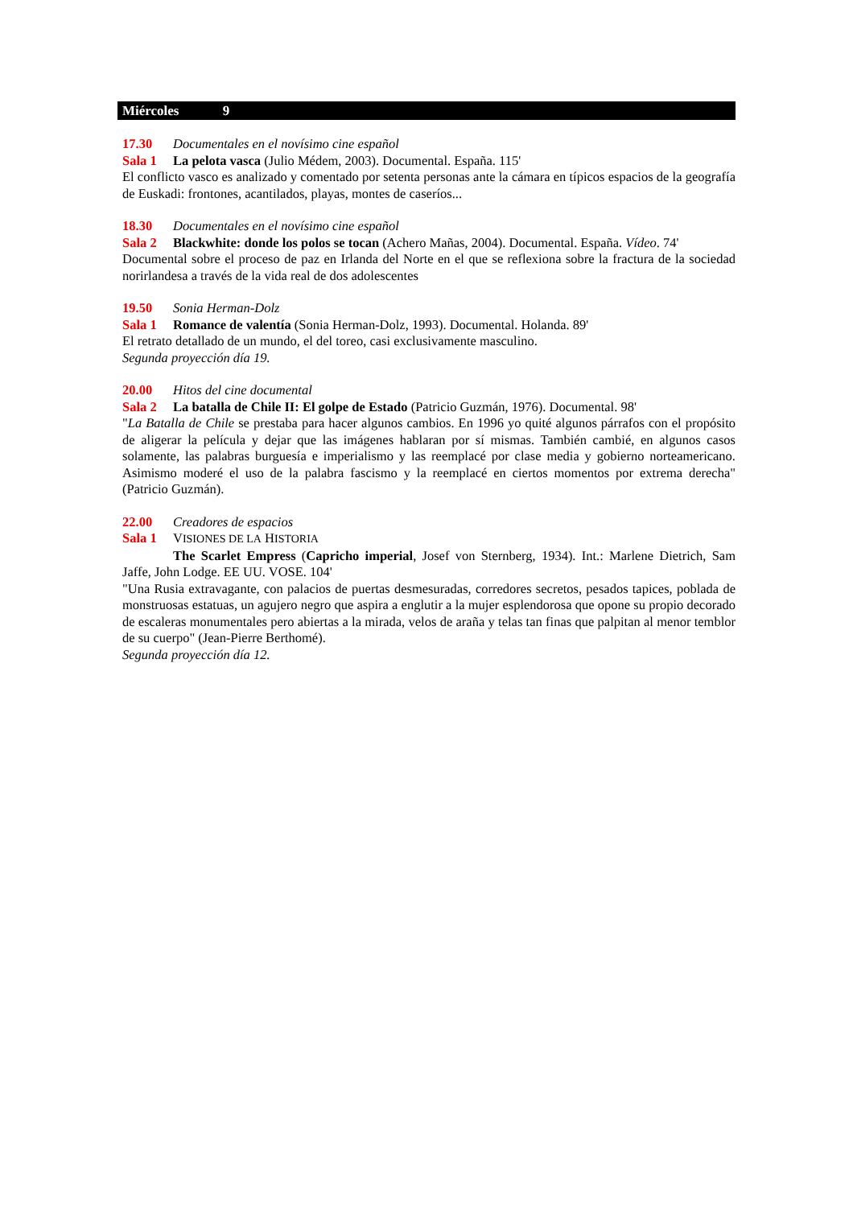Miércoles 9
17.30 Documentales en el novísimo cine español
Sala 1 La pelota vasca (Julio Médem, 2003). Documental. España. 115'
El conflicto vasco es analizado y comentado por setenta personas ante la cámara en típicos espacios de la geografía de Euskadi: frontones, acantilados, playas, montes de caseríos...
18.30 Documentales en el novísimo cine español
Sala 2 Blackwhite: donde los polos se tocan (Achero Mañas, 2004). Documental. España. Vídeo. 74'
Documental sobre el proceso de paz en Irlanda del Norte en el que se reflexiona sobre la fractura de la sociedad norirlandesa a través de la vida real de dos adolescentes
19.50 Sonia Herman-Dolz
Sala 1 Romance de valentía (Sonia Herman-Dolz, 1993). Documental. Holanda. 89'
El retrato detallado de un mundo, el del toreo, casi exclusivamente masculino.
Segunda proyección día 19.
20.00 Hitos del cine documental
Sala 2 La batalla de Chile II: El golpe de Estado (Patricio Guzmán, 1976). Documental. 98'
"La Batalla de Chile se prestaba para hacer algunos cambios. En 1996 yo quité algunos párrafos con el propósito de aligerar la película y dejar que las imágenes hablaran por sí mismas. También cambié, en algunos casos solamente, las palabras burguesía e imperialismo y las reemplacé por clase media y gobierno norteamericano. Asimismo moderé el uso de la palabra fascismo y la reemplacé en ciertos momentos por extrema derecha" (Patricio Guzmán).
22.00 Creadores de espacios
Sala 1 VISIONES DE LA HISTORIA
The Scarlet Empress (Capricho imperial, Josef von Sternberg, 1934). Int.: Marlene Dietrich, Sam Jaffe, John Lodge. EE UU. VOSE. 104'
"Una Rusia extravagante, con palacios de puertas desmesuradas, corredores secretos, pesados tapices, poblada de monstruosas estatuas, un agujero negro que aspira a englutir a la mujer esplendorosa que opone su propio decorado de escaleras monumentales pero abiertas a la mirada, velos de araña y telas tan finas que palpitan al menor temblor de su cuerpo" (Jean-Pierre Berthomé).
Segunda proyección día 12.